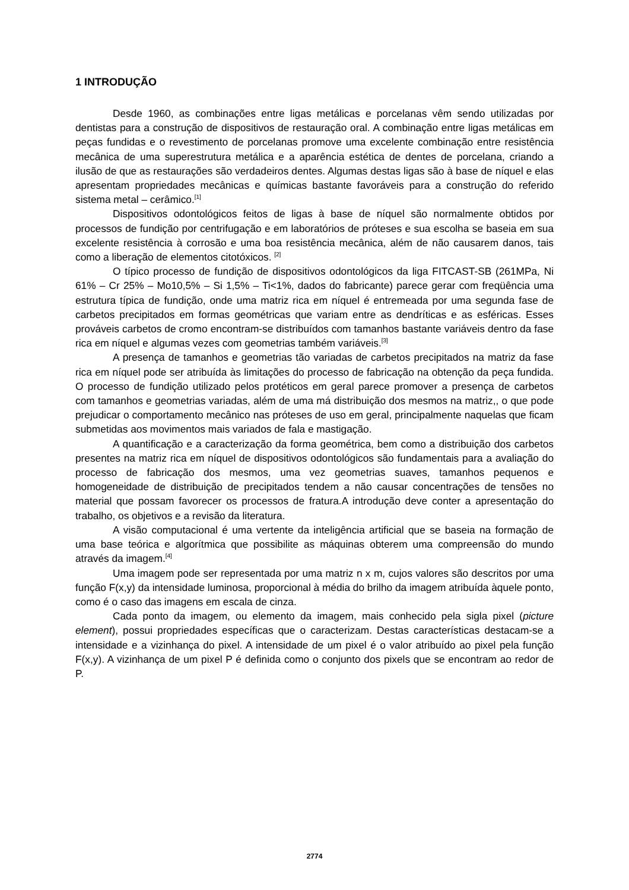1 INTRODUÇÃO
Desde 1960, as combinações entre ligas metálicas e porcelanas vêm sendo utilizadas por dentistas para a construção de dispositivos de restauração oral. A combinação entre ligas metálicas em peças fundidas e o revestimento de porcelanas promove uma excelente combinação entre resistência mecânica de uma superestrutura metálica e a aparência estética de dentes de porcelana, criando a ilusão de que as restaurações são verdadeiros dentes. Algumas destas ligas são à base de níquel e elas apresentam propriedades mecânicas e químicas bastante favoráveis para a construção do referido sistema metal – cerâmico.<sup>[1]</sup>
Dispositivos odontológicos feitos de ligas à base de níquel são normalmente obtidos por processos de fundição por centrifugação e em laboratórios de próteses e sua escolha se baseia em sua excelente resistência à corrosão e uma boa resistência mecânica, além de não causarem danos, tais como a liberação de elementos citotóxicos. <sup>[2]</sup>
O típico processo de fundição de dispositivos odontológicos da liga FITCAST-SB (261MPa, Ni 61% – Cr 25% – Mo10,5% – Si 1,5% – Ti<1%, dados do fabricante) parece gerar com freqüência uma estrutura típica de fundição, onde uma matriz rica em níquel é entremeada por uma segunda fase de carbetos precipitados em formas geométricas que variam entre as dendríticas e as esféricas. Esses prováveis carbetos de cromo encontram-se distribuídos com tamanhos bastante variáveis dentro da fase rica em níquel e algumas vezes com geometrias também variáveis.<sup>[3]</sup>
A presença de tamanhos e geometrias tão variadas de carbetos precipitados na matriz da fase rica em níquel pode ser atribuída às limitações do processo de fabricação na obtenção da peça fundida. O processo de fundição utilizado pelos protéticos em geral parece promover a presença de carbetos com tamanhos e geometrias variadas, além de uma má distribuição dos mesmos na matriz,, o que pode prejudicar o comportamento mecânico nas próteses de uso em geral, principalmente naquelas que ficam submetidas aos movimentos mais variados de fala e mastigação.
A quantificação e a caracterização da forma geométrica, bem como a distribuição dos carbetos presentes na matriz rica em níquel de dispositivos odontológicos são fundamentais para a avaliação do processo de fabricação dos mesmos, uma vez geometrias suaves, tamanhos pequenos e homogeneidade de distribuição de precipitados tendem a não causar concentrações de tensões no material que possam favorecer os processos de fratura.A introdução deve conter a apresentação do trabalho, os objetivos e a revisão da literatura.
A visão computacional é uma vertente da inteligência artificial que se baseia na formação de uma base teórica e algorítmica que possibilite as máquinas obterem uma compreensão do mundo através da imagem.<sup>[4]</sup>
Uma imagem pode ser representada por uma matriz n x m, cujos valores são descritos por uma função F(x,y) da intensidade luminosa, proporcional à média do brilho da imagem atribuída àquele ponto, como é o caso das imagens em escala de cinza.
Cada ponto da imagem, ou elemento da imagem, mais conhecido pela sigla pixel (picture element), possui propriedades específicas que o caracterizam. Destas características destacam-se a intensidade e a vizinhança do pixel. A intensidade de um pixel é o valor atribuído ao pixel pela função F(x,y). A vizinhança de um pixel P é definida como o conjunto dos pixels que se encontram ao redor de P.
2774